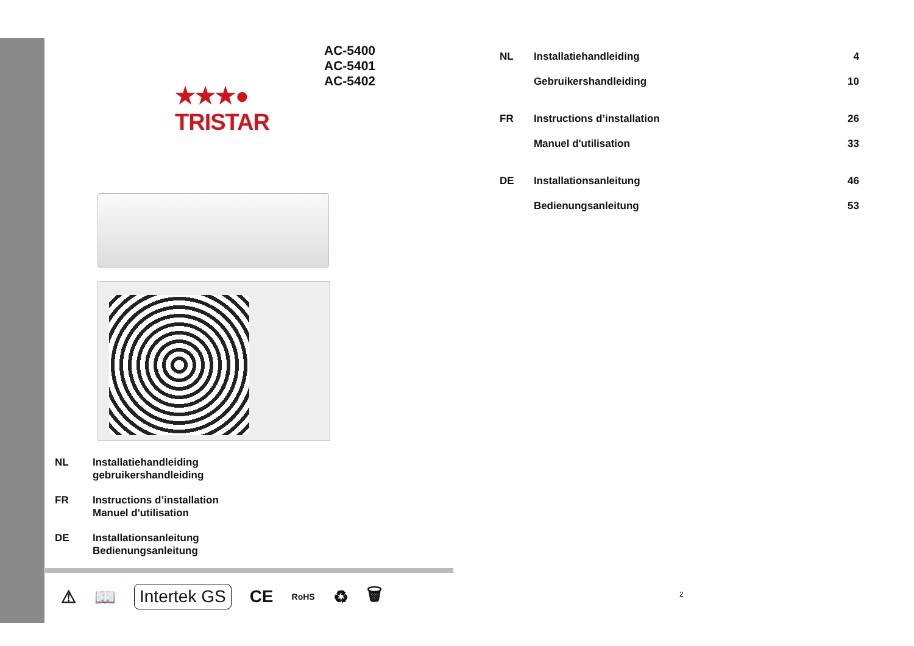AC-5400
AC-5401
AC-5402
★★★●
TRISTAR
NL Installatiehandleiding
gebruikershandleiding
FR Instructions d’installation
Manuel d'utilisation
DE Installationsanleitung
Bedienungsanleitung
⚠ 📖 Intertek GS CE RoHS ♻ 🗑
| NL | Installatiehandleiding | 4 |
| | Gebruikershandleiding | 10 |
| FR | Instructions d’installation | 26 |
| | Manuel d'utilisation | 33 |
| DE | Installationsanleitung | 46 |
| | Bedienungsanleitung | 53 |
2